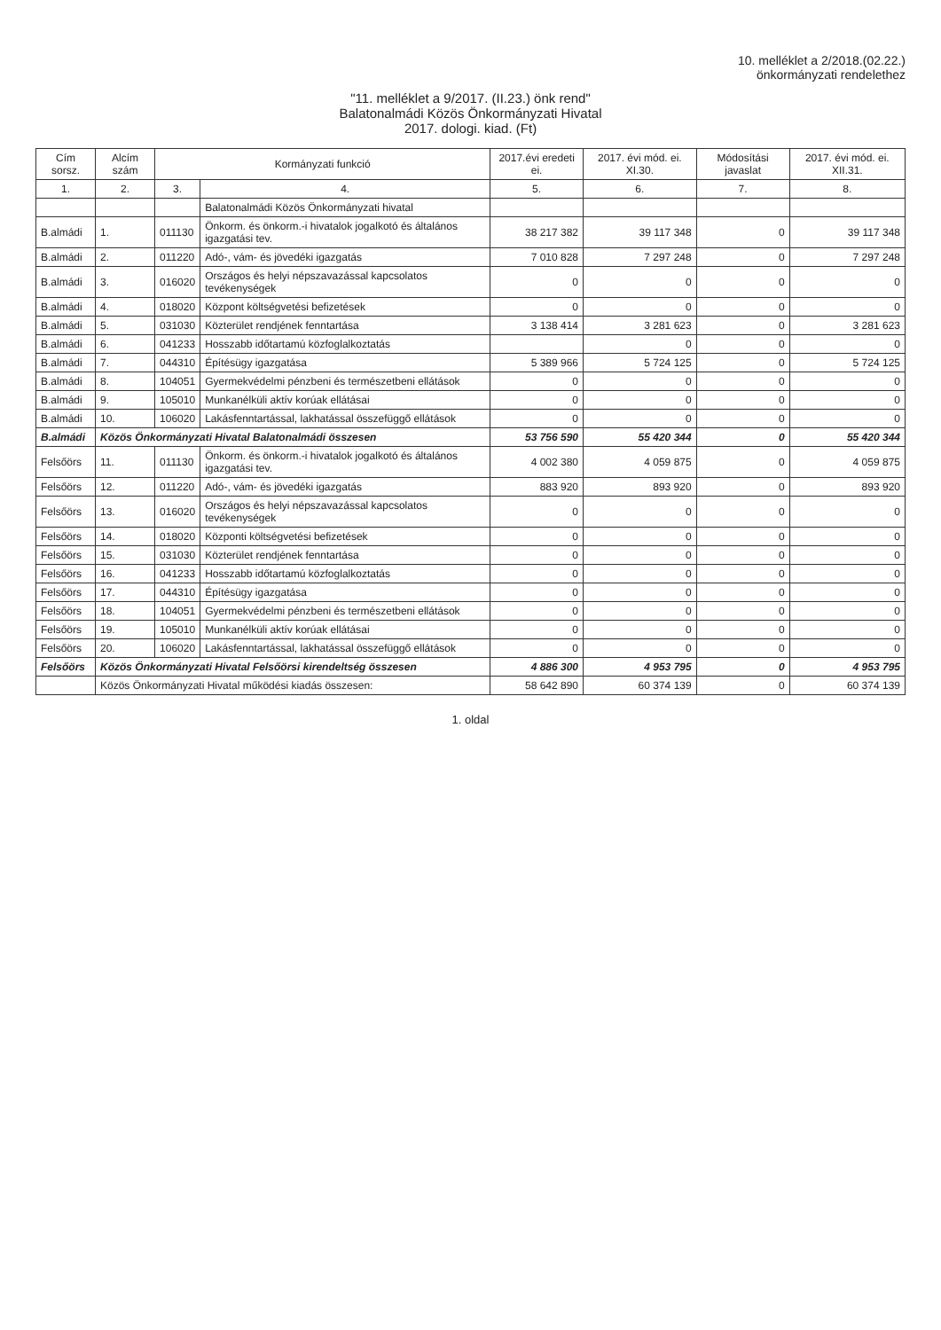10. melléklet a 2/2018.(02.22.)
önkormányzati rendelethez
"11. melléklet a 9/2017. (II.23.) önk rend"
Balatonalmádi Közös Önkormányzati Hivatal
2017. dologi. kiad. (Ft)
| Cím sorsz. | Alcím szám | Kormányzati funkció | | 2017.évi eredeti ei. | 2017. évi mód. ei. XI.30. | Módosítási javaslat | 2017. évi mód. ei. XII.31. |
| --- | --- | --- | --- | --- | --- | --- | --- |
| 1. | 2. | 3. | 4. | 5. | 6. | 7. | 8. |
| | | | Balatonalmádi Közös Önkormányzati hivatal | | | | |
| B.almádi | 1. | 011130 | Önkorm. és önkorm.-i hivatalok jogalkotó és általános igazgatási tev. | 38 217 382 | 39 117 348 | 0 | 39 117 348 |
| B.almádi | 2. | 011220 | Adó-, vám- és jövedéki igazgatás | 7 010 828 | 7 297 248 | 0 | 7 297 248 |
| B.almádi | 3. | 016020 | Országos és helyi népszavazással kapcsolatos tevékenységek | 0 | 0 | 0 | 0 |
| B.almádi | 4. | 018020 | Központ költségvetési befizetések | 0 | 0 | 0 | 0 |
| B.almádi | 5. | 031030 | Közterület rendjének fenntartása | 3 138 414 | 3 281 623 | 0 | 3 281 623 |
| B.almádi | 6. | 041233 | Hosszabb időtartamú közfoglalkoztatás | | 0 | 0 | 0 |
| B.almádi | 7. | 044310 | Építésügy igazgatása | 5 389 966 | 5 724 125 | 0 | 5 724 125 |
| B.almádi | 8. | 104051 | Gyermekvédelmi pénzbeni és természetbeni ellátások | 0 | 0 | 0 | 0 |
| B.almádi | 9. | 105010 | Munkanélküli aktív korúak ellátásai | 0 | 0 | 0 | 0 |
| B.almádi | 10. | 106020 | Lakásfenntartással, lakhatással összefüggő ellátások | 0 | 0 | 0 | 0 |
| B.almádi | Közös Önkormányzati Hivatal Balatonalmádi összesen | | | 53 756 590 | 55 420 344 | 0 | 55 420 344 |
| Felsőörs | 11. | 011130 | Önkorm. és önkorm.-i hivatalok jogalkotó és általános igazgatási tev. | 4 002 380 | 4 059 875 | 0 | 4 059 875 |
| Felsőörs | 12. | 011220 | Adó-, vám- és jövedéki igazgatás | 883 920 | 893 920 | 0 | 893 920 |
| Felsőörs | 13. | 016020 | Országos és helyi népszavazással kapcsolatos tevékenységek | 0 | 0 | 0 | 0 |
| Felsőörs | 14. | 018020 | Központi költségvetési befizetések | 0 | 0 | 0 | 0 |
| Felsőörs | 15. | 031030 | Közterület rendjének fenntartása | 0 | 0 | 0 | 0 |
| Felsőörs | 16. | 041233 | Hosszabb időtartamú közfoglalkoztatás | 0 | 0 | 0 | 0 |
| Felsőörs | 17. | 044310 | Építésügy igazgatása | 0 | 0 | 0 | 0 |
| Felsőörs | 18. | 104051 | Gyermekvédelmi pénzbeni és természetbeni ellátások | 0 | 0 | 0 | 0 |
| Felsőörs | 19. | 105010 | Munkanélküli aktív korúak ellátásai | 0 | 0 | 0 | 0 |
| Felsőörs | 20. | 106020 | Lakásfenntartással, lakhatással összefüggő ellátások | 0 | 0 | 0 | 0 |
| Felsőörs | Közös Önkormányzati Hivatal Felsőörsi kirendeltség összesen | | | 4 886 300 | 4 953 795 | 0 | 4 953 795 |
| | Közös Önkormányzati Hivatal működési kiadás összesen: | | | 58 642 890 | 60 374 139 | 0 | 60 374 139 |
1. oldal